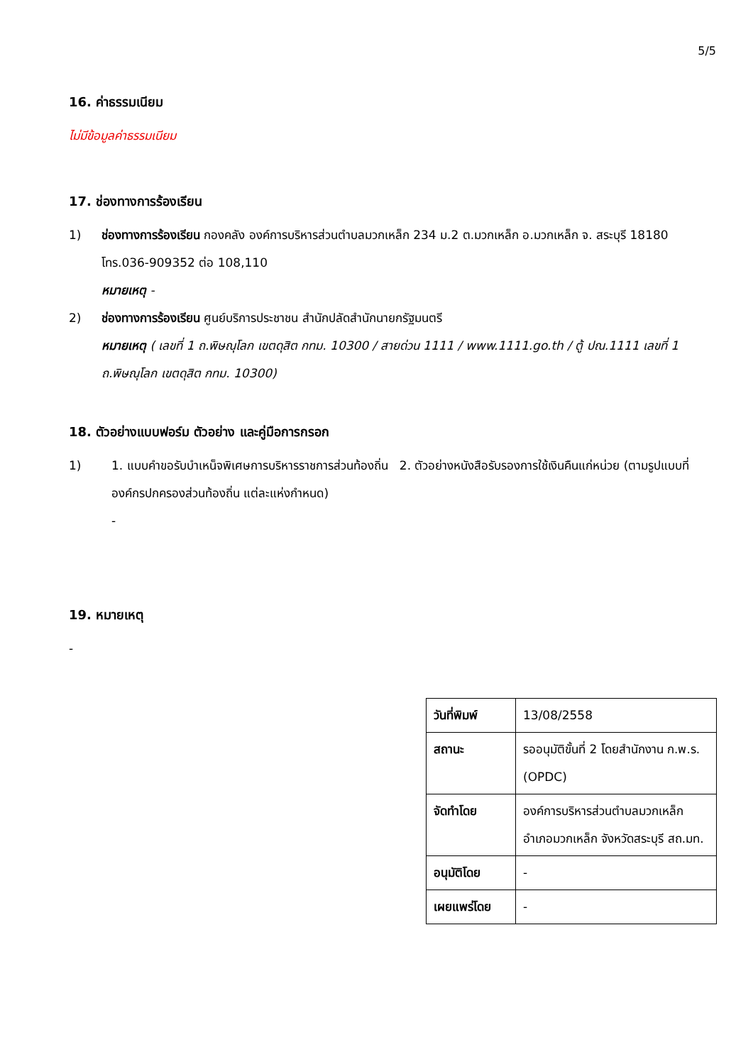5/5
16. ค่าธรรมเนียม
ไม่มีข้อมูลค่าธรรมเนียม
17. ช่องทางการร้องเรียน
1) ช่องทางการร้องเรียน กองคลัง องค์การบริหารส่วนตำบลมวกเหล็ก 234 ม.2 ต.มวกเหล็ก อ.มวกเหล็ก จ. สระบุรี 18180 โทร.036-909352 ต่อ 108,110
หมายเหตุ -
2) ช่องทางการร้องเรียน ศูนย์บริการประชาชน สำนักปลัดสำนักนายกรัฐมนตรี
หมายเหตุ ( เลขที่ 1 ถ.พิษณุโลก เขตดุสิต กทม. 10300 / สายด่วน 1111 / www.1111.go.th / ตู้ ปณ.1111 เลขที่ 1 ถ.พิษณุโลก เขตดุสิต กทม. 10300)
18. ตัวอย่างแบบฟอร์ม ตัวอย่าง และคู่มือการกรอก
1) 1. แบบคำขอรับบำเหน็จพิเศษการบริหารราชการส่วนท้องถิ่น 2. ตัวอย่างหนังสือรับรองการใช้เงินคืนแก่หน่วย (ตามรูปแบบที่องค์กรปกครองส่วนท้องถิ่น แต่ละแห่งกำหนด)
-
19. หมายเหตุ
-
| วันที่พิมพ์ | 13/08/2558 |
| สถานะ | รออนุมัติขั้นที่ 2 โดยสำนักงาน ก.พ.ร. (OPDC) |
| จัดทำโดย | องค์การบริหารส่วนตำบลมวกเหล็ก อำเภอมวกเหล็ก จังหวัดสระบุรี สถ.มท. |
| อนุมัติโดย | - |
| เผยแพร่โดย | - |